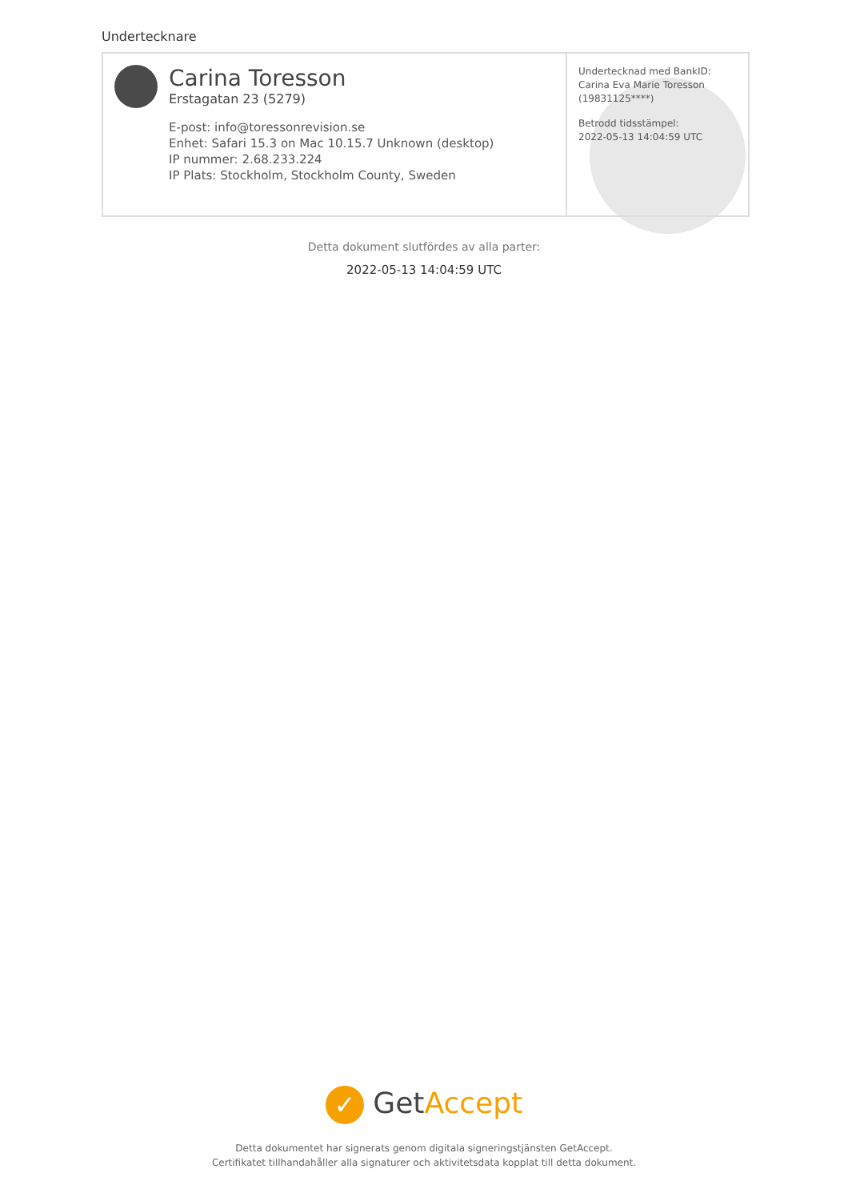Undertecknare
Carina Toresson
Erstagatan 23 (5279)
E-post: info@toressonrevision.se
Enhet: Safari 15.3 on Mac 10.15.7 Unknown (desktop)
IP nummer: 2.68.233.224
IP Plats: Stockholm, Stockholm County, Sweden
Undertecknad med BankID: Carina Eva Marie Toresson (19831125****)
Betrodd tidsstämpel:
2022-05-13 14:04:59 UTC
Detta dokument slutfördes av alla parter:
2022-05-13 14:04:59 UTC
✓ Get Accept
Detta dokumentet har signerats genom digitala signeringstjänsten GetAccept.
Certifikatet tillhandahåller alla signaturer och aktivitetsdata kopplat till detta dokument.